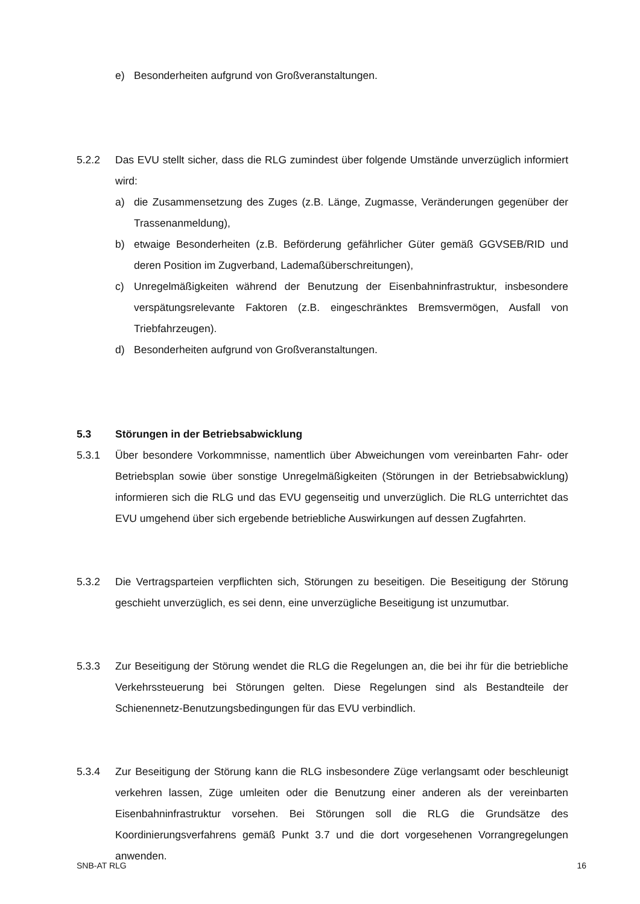e) Besonderheiten aufgrund von Großveranstaltungen.
5.2.2 Das EVU stellt sicher, dass die RLG zumindest über folgende Umstände unverzüglich informiert wird:
a) die Zusammensetzung des Zuges (z.B. Länge, Zugmasse, Veränderungen gegenüber der Trassenanmeldung),
b) etwaige Besonderheiten (z.B. Beförderung gefährlicher Güter gemäß GGVSEB/RID und deren Position im Zugverband, Lademaßüberschreitungen),
c) Unregelmäßigkeiten während der Benutzung der Eisenbahninfrastruktur, insbesondere verspätungsrelevante Faktoren (z.B. eingeschränktes Bremsvermögen, Ausfall von Triebfahrzeugen).
d) Besonderheiten aufgrund von Großveranstaltungen.
5.3 Störungen in der Betriebsabwicklung
5.3.1 Über besondere Vorkommnisse, namentlich über Abweichungen vom vereinbarten Fahr- oder Betriebsplan sowie über sonstige Unregelmäßigkeiten (Störungen in der Betriebsabwicklung) informieren sich die RLG und das EVU gegenseitig und unverzüglich. Die RLG unterrichtet das EVU umgehend über sich ergebende betriebliche Auswirkungen auf dessen Zugfahrten.
5.3.2 Die Vertragsparteien verpflichten sich, Störungen zu beseitigen. Die Beseitigung der Störung geschieht unverzüglich, es sei denn, eine unverzügliche Beseitigung ist unzumutbar.
5.3.3 Zur Beseitigung der Störung wendet die RLG die Regelungen an, die bei ihr für die betriebliche Verkehrssteuerung bei Störungen gelten. Diese Regelungen sind als Bestandteile der Schienennetz-Benutzungsbedingungen für das EVU verbindlich.
5.3.4 Zur Beseitigung der Störung kann die RLG insbesondere Züge verlangsamt oder beschleunigt verkehren lassen, Züge umleiten oder die Benutzung einer anderen als der vereinbarten Eisenbahninfrastruktur vorsehen. Bei Störungen soll die RLG die Grundsätze des Koordinierungsverfahrens gemäß Punkt 3.7 und die dort vorgesehenen Vorrangregelungen anwenden.
SNB-AT RLG 16